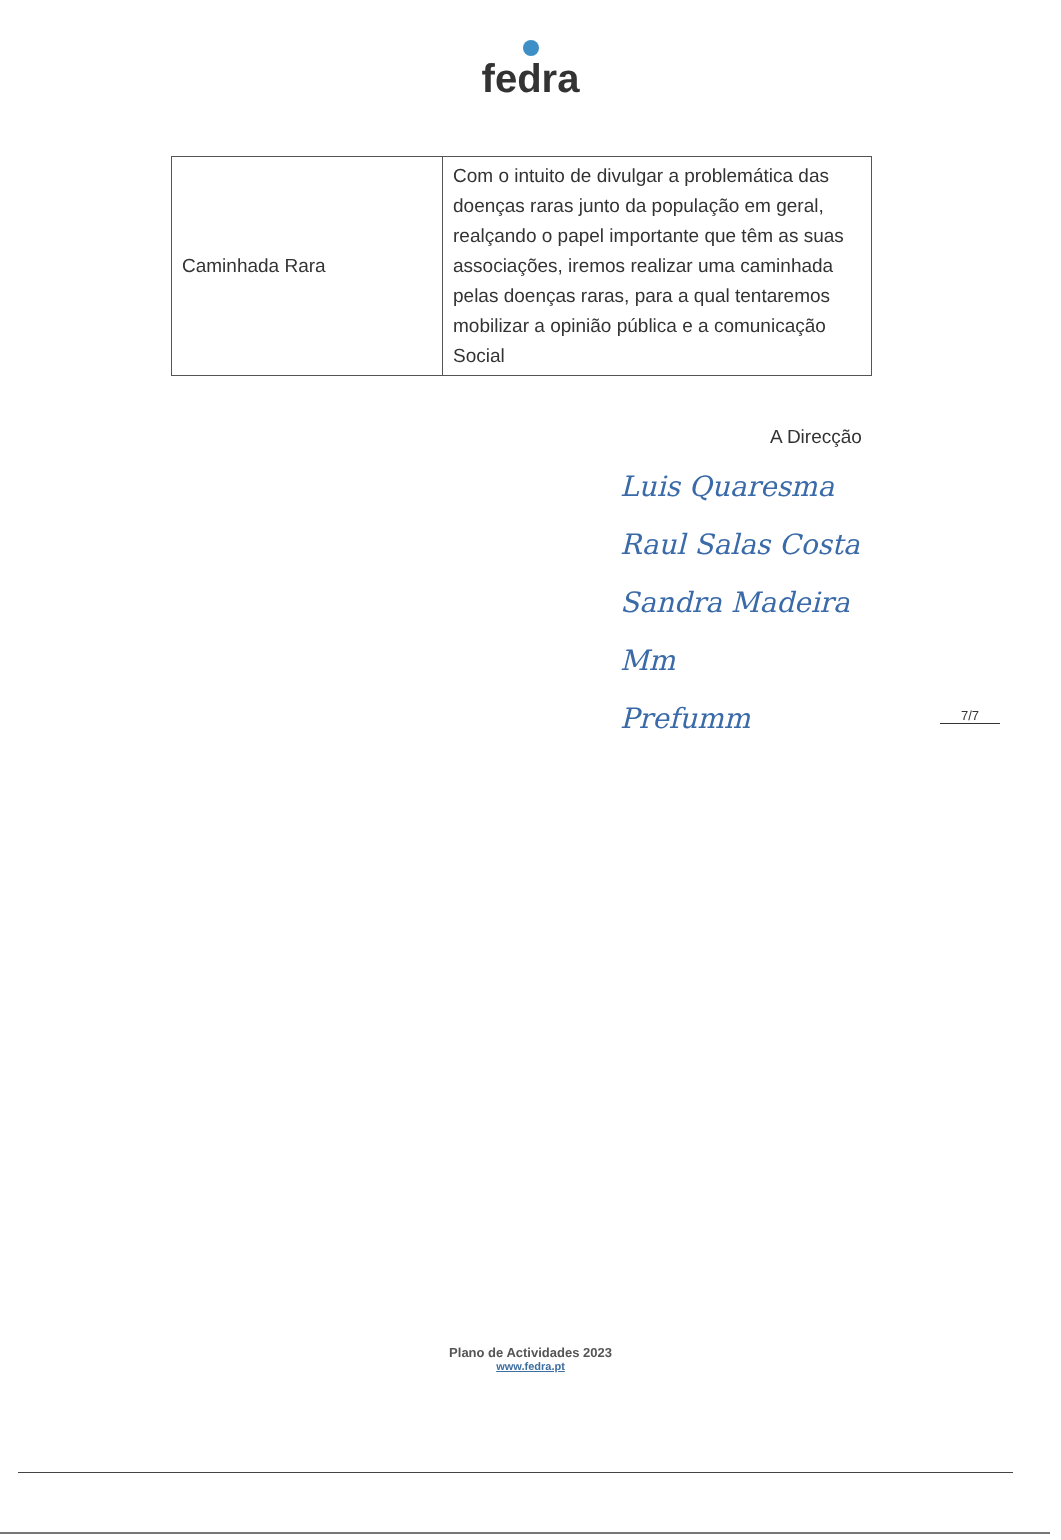fedra
| Caminhada Rara | Com o intuito de divulgar a problemática das doenças raras junto da população em geral, realçando o papel importante que têm as suas associações, iremos realizar uma caminhada pelas doenças raras, para a qual tentaremos mobilizar a opinião pública e a comunicação Social |
A Direcção
Luis Quaresma
Raul Salas Costa
Sandra Madeira
Mm
Prefumm
7/7
Plano de Actividades 2023
www.fedra.pt